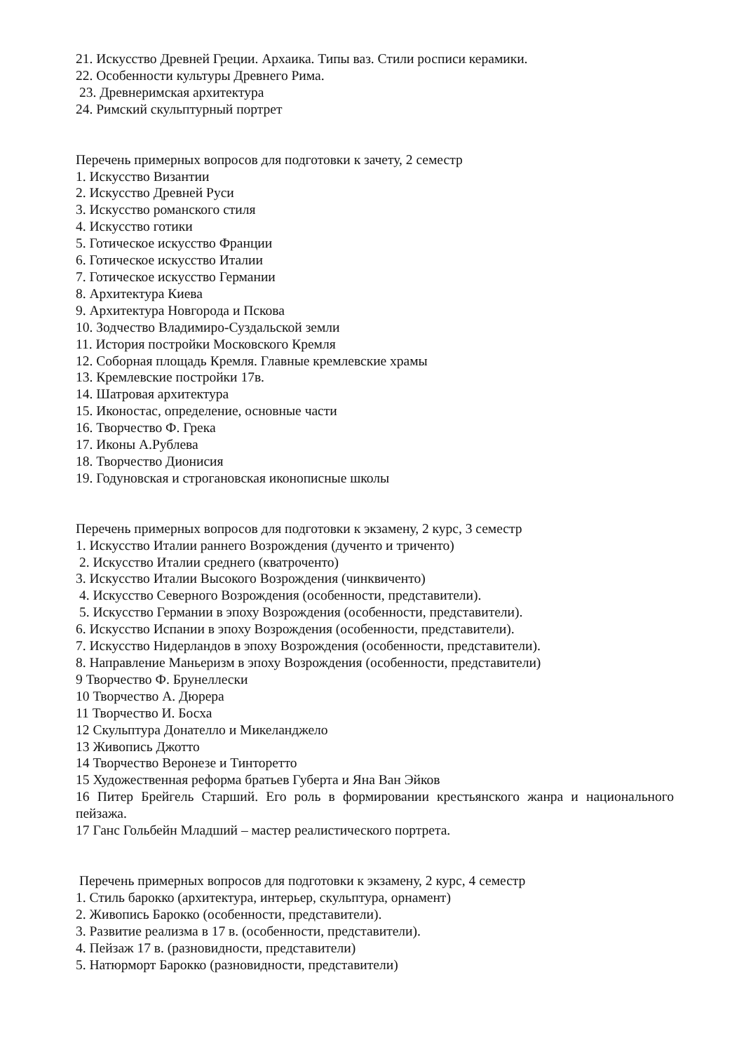21. Искусство Древней Греции. Архаика. Типы ваз. Стили росписи керамики.
22. Особенности культуры Древнего Рима.
23. Древнеримская архитектура
24. Римский скульптурный портрет
Перечень примерных вопросов для подготовки к зачету, 2 семестр
1. Искусство Византии
2. Искусство Древней Руси
3. Искусство романского стиля
4. Искусство готики
5. Готическое искусство Франции
6. Готическое искусство Италии
7. Готическое искусство Германии
8. Архитектура Киева
9. Архитектура Новгорода и Пскова
10. Зодчество Владимиро-Суздальской земли
11. История постройки Московского Кремля
12. Соборная площадь Кремля. Главные кремлевские храмы
13. Кремлевские постройки 17в.
14. Шатровая архитектура
15. Иконостас, определение, основные части
16. Творчество Ф. Грека
17. Иконы А.Рублева
18. Творчество Дионисия
19. Годуновская и строгановская иконописные школы
Перечень примерных вопросов для подготовки к экзамену, 2 курс, 3 семестр
1. Искусство Италии раннего Возрождения (дученто и триченто)
2. Искусство Италии среднего (кватроченто)
3. Искусство Италии Высокого Возрождения (чинквиченто)
4. Искусство Северного Возрождения (особенности, представители).
5. Искусство Германии в эпоху Возрождения (особенности, представители).
6. Искусство Испании в эпоху Возрождения (особенности, представители).
7. Искусство Нидерландов в эпоху Возрождения (особенности, представители).
8. Направление Маньеризм в эпоху Возрождения (особенности, представители)
9 Творчество Ф. Брунеллески
10 Творчество А. Дюрера
11 Творчество И. Босха
12 Скульптура Донателло и Микеланджело
13 Живопись Джотто
14 Творчество Веронезе и Тинторетто
15 Художественная реформа братьев Губерта и Яна Ван Эйков
16 Питер Брейгель Старший. Его роль в формировании крестьянского жанра и национального пейзажа.
17 Ганс Гольбейн Младший – мастер реалистического портрета.
Перечень примерных вопросов для подготовки к экзамену, 2 курс, 4 семестр
1. Стиль барокко (архитектура, интерьер, скульптура, орнамент)
2. Живопись Барокко (особенности, представители).
3. Развитие реализма в 17 в. (особенности, представители).
4. Пейзаж 17 в. (разновидности, представители)
5. Натюрморт Барокко (разновидности, представители)